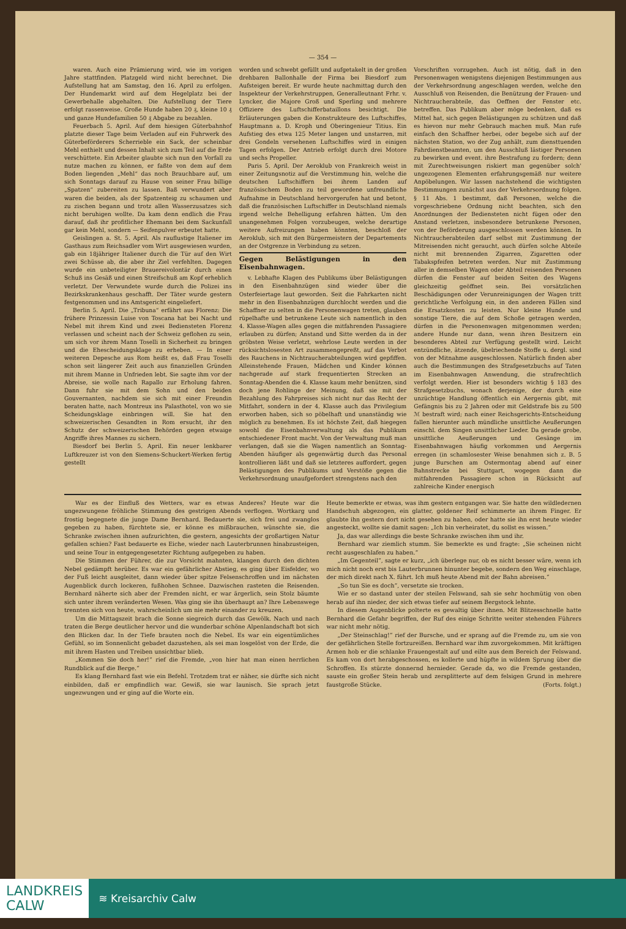— 354 —
waren. Auch eine Prämierung wird, wie im vorigen Jahre stattfinden. Platzgeld wird nicht berechnet. Die Aufstellung hat am Samstag, den 16. April zu erfolgen. Der Hundemarkt wird auf dem Hegelplatz bei der Gewerbehalle abgehalten. Die Aufstellung der Tiere erfolgt rassenweise. Große Hunde haben 20 ₰, kleine 10 ₰ und ganze Hundefamilien 50 ₰ Abgabe zu bezahlen.
Feuerbach 5. April. Auf dem hiesigen Güterbahnhof platzte dieser Tage beim Verladen auf ein Fuhrwerk des Güterbeförderers Scherrieble ein Sack, der scheinbar Mehl enthielt und dessen Inhalt sich zum Teil auf die Erde verschüttete. Ein Arbeiter glaubte sich nun den Vorfall zu nutze machen zu können, er faßte von dem auf dem Boden liegenden „Mehl“ das noch Brauchbare auf, um sich Sonntags darauf zu Hause von seiner Frau billige „Spatzen“ zubereiten zu lassen. Baß verwundert aber waren die beiden, als der Spatzenteig zu schaumen und zu zischen begann und trotz allen Wasserzusatzes sich nicht beruhigen wollte. Da kam denn endlich die Frau darauf, daß ihr profitlicher Ehemann bei dem Sackunfall gar kein Mehl, sondern — Seifenpulver erbeutet hatte.
Geislingen a. St. 5. April. Als rauflustige Italiener im Gasthaus zum Reichsadler vom Wirt ausgewiesen wurden, gab ein 18jähriger Italiener durch die Tür auf den Wirt zwei Schüsse ab, die aber ihr Ziel verfehlten. Dagegen wurde ein unbeteiligter Brauereivolontär durch einen Schuß ins Gesäß und einen Streifschuß am Kopf erheblich verletzt. Der Verwundete wurde durch die Polizei ins Bezirkskrankenhaus geschafft. Der Täter wurde gestern festgenommen und ins Amtsgericht eingeliefert.
Berlin 5. April. Die „Tribuna“ erfährt aus Florenz: Die frühere Prinzessin Luise von Toscana hat bei Nacht und Nebel mit ihrem Kind und zwei Bediensteten Florenz verlassen und scheint nach der Schweiz geflohen zu sein, um sich vor ihrem Mann Toselli in Sicherheit zu bringen und die Ehescheidungsklage zu erheben. — In einer weiteren Depesche aus Rom heißt es, daß Frau Toselli schon seit längerer Zeit auch aus finanziellen Gründen mit ihrem Manne in Unfrieden lebt. Sie sagte ihm vor der Abreise, sie wolle nach Rapallo zur Erholung fahren. Dann fuhr sie mit dem Sohn und den beiden Gouvernanten, nachdem sie sich mit einer Freundin beraten hatte, nach Montreux ins Palasthotel, von wo sie Scheidungsklage einbringen will. Sie hat den schweizerischen Gesandten in Rom ersucht, ihr den Schutz der schweizerischen Behörden gegen etwaige Angriffe ihres Mannes zu sichern.
Biesdorf bei Berlin 5. April. Ein neuer lenkbarer Luftkreuzer ist von den Siemens-Schuckert-Werken fertig gestellt
worden und schwebt gefüllt und aufgetakelt in der großen drehbaren Ballonhalle der Firma bei Biesdorf zum Aufsteigen bereit. Er wurde heute nachmittag durch den Inspekteur der Verkehrstruppen, Generalleutnant Frhr. v. Lyncker, die Majore Groß und Sperling und mehrere Offiziere des Luftschifferbataillons besichtigt. Die Erläuterungen gaben die Konstrukteure des Luftschiffes, Hauptmann a. D. Kroph und Oberingenieur Titius. Ein Aufstieg des etwa 125 Meter langen und unstarren, mit drei Gondeln versehenen Luftschiffes wird in einigen Tagen erfolgen. Der Antrieb erfolgt durch drei Motore und sechs Propeller.
Paris 5. April. Der Aeroklub von Frankreich weist in einer Zeitungsnotiz auf die Verstimmung hin, welche die deutschen Luftschiffern bei ihrem Landen auf französischem Boden zu teil gewordene unfreundliche Aufnahme in Deutschland hervorgerufen hat und betont, daß die französischen Luftschiffer in Deutschland niemals irgend welche Behelligung erfahren hätten. Um den unangenehmen Folgen vorzubeugen, welche derartige weitere Aufreizungen haben könnten, beschloß der Aeroklub, sich mit den Bürgermeistern der Departements an der Ostgrenze in Verbindung zu setzen.
Gegen Belästigungen in den Eisenbahnwagen.
v. Lebhafte Klagen des Publikums über Belästigungen in den Eisenbahnzügen sind wieder über die Osterfeiertage laut geworden. Seit die Fahrkarten nicht mehr in den Eisenbahnzügen durchlocht werden und die Schaffner zu selten in die Personenwagen treten, glauben rüpelhafte und betrunkene Leute sich namentlich in den 4. Klasse-Wagen alles gegen die mitfahrenden Passagiere erlauben zu dürfen; Anstand und Sitte werden da in der gröbsten Weise verletzt, wehrlose Leute werden in der rücksichtslosesten Art zusammengepreßt, auf das Verbot des Rauchens in Nichtraucherabteilungen wird gepfiffen. Alleinstehende Frauen, Mädchen und Kinder können nachgerade auf stark frequentierten Strecken an Sonntag-Abenden die 4. Klasse kaum mehr benützen, sind doch jene Rohlinge der Meinung, daß sie mit der Bezahlung des Fahrpreises sich nicht nur das Recht der Mitfahrt, sondern in der 4. Klasse auch das Privilegium erworben haben, sich so pöbelhaft und unanständig wie möglich zu benehmen. Es ist höchste Zeit, daß hiegegen sowohl die Eisenbahnverwaltung als das Publikum entschiedener Front macht. Von der Verwaltung muß man verlangen, daß sie die Wagen namentlich an Sonntag-Abenden häufiger als gegenwärtig durch das Personal kontrollieren läßt und daß sie letzteres auffordert, gegen Belästigungen des Publikums und Verstöße gegen die Verkehrsordnung unaufgefordert strengstens nach den
Vorschriften vorzugehen. Auch ist nötig, daß in den Personenwagen wenigstens diejenigen Bestimmungen aus der Verkehrsordnung angeschlagen werden, welche den Ausschluß von Reisenden, die Benützung der Frauen- und Nichtraucherabteile, das Oeffnen der Fenster etc. betreffen. Das Publikum aber möge bedenken, daß es Mittel hat, sich gegen Belästigungen zu schützen und daß es hievon nur mehr Gebrauch machen muß. Man rufe einfach den Schaffner herbei, oder begebe sich auf der nächsten Station, wo der Zug anhält, zum diensttuenden Fahrdienstbeamten, um den Ausschluß lästiger Personen zu bewirken und event. ihre Bestrafung zu fordern; denn mit Zurechtweisungen riskiert man gegenüber solch' ungezogenen Elementen erfahrungsgemäß nur weitere Anpöbelungen. Wir lassen nachstehend die wichtigsten Bestimmungen zunächst aus der Verkehrsordnung folgen. § 11 Abs. 1 bestimmt, daß Personen, welche die vorgeschriebene Ordnung nicht beachten, sich den Anordnungen der Bediensteten nicht fügen oder den Anstand verletzen, insbesondere betrunkene Personen, von der Beförderung ausgeschlossen werden können. In Nichtraucherabteilen darf selbst mit Zustimmung der Mitreisenden nicht geraucht, auch dürfen solche Abteile nicht mit brennenden Zigarren, Zigaretten oder Tabakspfeifen betreten werden. Nur mit Zustimmung aller in demselben Wagen oder Abteil reisenden Personen dürfen die Fenster auf beiden Seiten des Wagens gleichzeitig geöffnet sein. Bei vorsätzlichen Beschädigungen oder Verunreinigungen der Wagen tritt gerichtliche Verfolgung ein, in den anderen Fällen sind die Ersatzkosten zu leisten. Nur kleine Hunde und sonstige Tiere, die auf dem Schoße getragen werden, dürfen in die Personenwagen mitgenommen werden; andere Hunde nur dann, wenn ihren Besitzern ein besonderes Abteil zur Verfügung gestellt wird. Leicht entzündliche, ätzende, übelriechende Stoffe u. dergl. sind von der Mitnahme ausgeschlossen. Natürlich finden aber auch die Bestimmungen des Strafgesetzbuchs auf Taten im Eisenbahnwagen Anwendung, die strafrechtlich verfolgt werden. Hier ist besonders wichtig § 183 des Strafgesetzbuchs, wonach derjenige, der durch eine unzüchtige Handlung öffentlich ein Aergernis gibt, mit Gefängnis bis zu 2 Jahren oder mit Geldstrafe bis zu 500 ℳ bestraft wird; nach einer Reichsgerichts-Entscheidung fallen hierunter auch mündliche unsittliche Aeußerungen einschl. dem Singen unsittlicher Lieder. Da gerade grobe, unsittliche Aeußerungen und Gesänge im Eisenbahnwagen häufig vorkommen und Aergernis erregen (in schamlosester Weise benahmen sich z. B. 5 junge Burschen am Ostermontag abend auf einer Bahnstrecke bei Stuttgart, wogegen dann die mitfahrenden Passagiere schon in Rücksicht auf zahlreiche Kinder energisch
War es der Einfluß des Wetters, war es etwas Anderes? Heute war die ungezwungene fröhliche Stimmung des gestrigen Abends verflogen. Wortkarg und frostig begegnete die junge Dame Bernhard. Bedauerte sie, sich frei und zwanglos gegeben zu haben, fürchtete sie, er könne es mißbrauchen, wünschte sie, die Schranke zwischen ihnen aufzurichten, die gestern, angesichts der großartigen Natur gefallen schien? Fast bedauerte es Eiche, wieder nach Lauterbrunnen hinabzusteigen, und seine Tour in entgegengesetzter Richtung aufgegeben zu haben.
Die Stimmen der Führer, die zur Vorsicht mahnten, klangen durch den dichten Nebel gedämpft herüber. Es war ein gefährlicher Abstieg, es ging über Eisfelder, wo der Fuß leicht ausgleitet, dann wieder über spitze Felsenschroffen und im nächsten Augenblick durch lockeren, fußhohen Schnee. Dazwischen rasteten die Reisenden. Bernhard näherte sich aber der Fremden nicht, er war ärgerlich, sein Stolz bäumte sich unter ihrem veränderten Wesen. Was ging sie ihn überhaupt an? Ihre Lebenswege trennten sich von heute, wahrscheinlich um nie mehr einander zu kreuzen.
Um die Mittagszeit brach die Sonne siegreich durch das Gewölk. Nach und nach traten die Berge deutlicher hervor und die wunderbar schöne Alpenlandschaft bot sich den Blicken dar. In der Tiefe brauten noch die Nebel. Es war ein eigentümliches Gefühl, so im Sonnenlicht gebadet dazustehen, als sei man losgelöst von der Erde, die mit ihrem Hasten und Treiben unsichtbar blieb.
„Kommen Sie doch her!“ rief die Fremde, „von hier hat man einen herrlichen Rundblick auf die Berge.“
Es klang Bernhard fast wie ein Befehl. Trotzdem trat er näher, sie dürfte sich nicht einbilden, daß er empfindlich war. Gewiß, sie war launisch. Sie sprach jetzt ungezwungen und er ging auf die Worte ein.
Heute bemerkte er etwas, was ihm gestern entgangen war. Sie hatte den wildledernen Handschuh abgezogen, ein glatter, goldener Reif schimmerte an ihrem Finger. Er glaubte ihn gestern dort nicht gesehen zu haben, oder hatte sie ihn erst heute wieder angesteckt, wollte sie damit sagen: „Ich bin verheiratet, du sollst es wissen.“
Ja, das war allerdings die beste Schranke zwischen ihm und ihr.
Bernhard war ziemlich stumm. Sie bemerkte es und fragte: „Sie scheinen nicht recht ausgeschlafen zu haben.“
„Im Gegenteil“, sagte er kurz, „ich überlege nur, ob es nicht besser wäre, wenn ich mich nicht noch erst bis Lauterbrunnen hinunter begebe, sondern den Weg einschlage, der mich direkt nach X. führt. Ich muß heute Abend mit der Bahn abreisen.“
„So tun Sie es doch“, versetzte sie trocken.
Wie er so dastand unter der steilen Felswand, sah sie sehr hochmütig von oben herab auf ihn nieder, der sich etwas tiefer auf seinem Bergstock lehnte.
In diesem Augenblicke polterte es gewaltig über ihnen. Mit Blitzesschnelle hatte Bernhard die Gefahr begriffen, der Ruf des einige Schritte weiter stehenden Führers war nicht mehr nötig.
„Der Steinschlag!“ rief der Bursche, und er sprang auf die Fremde zu, um sie von der gefährlichen Stelle fortzureißen. Bernhard war ihm zuvorgekommen. Mit kräftigen Armen hob er die schlanke Frauengestalt auf und eilte aus dem Bereich der Felswand. Es kam von dort herabgeschossen, es kollerte und hüpfte in wildem Sprung über die Schroffen. Es stürzte donnernd hernieder. Gerade da, wo die Fremde gestanden, sauste ein großer Stein herab und zersplitterte auf dem felsigen Grund in mehrere faustgroße Stücke. (Forts. folgt.)
LANDKREIS
CALW
≋ Kreisarchiv Calw